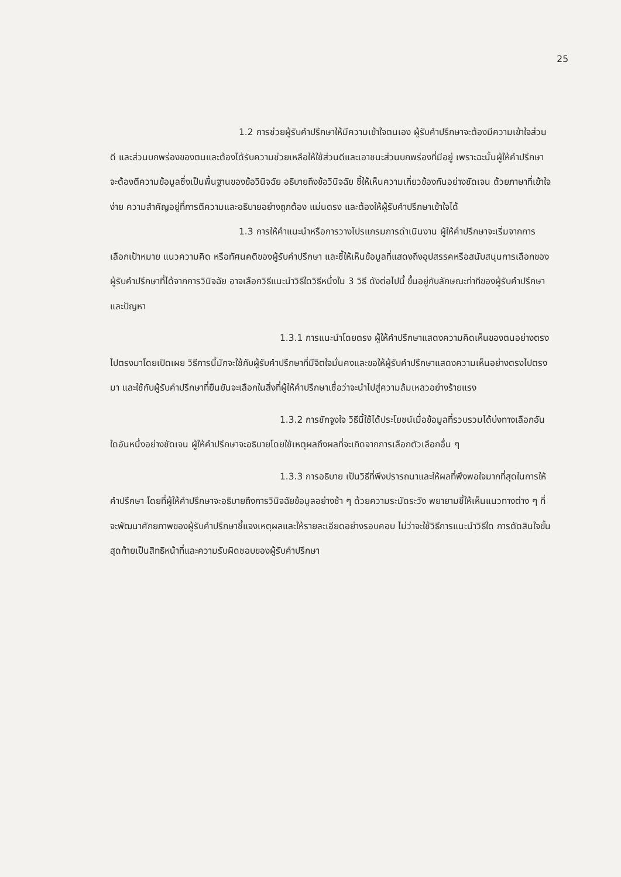25
1.2 การช่วยผู้รับคำปรึกษาให้มีความเข้าใจตนเอง ผู้รับคำปรึกษาจะต้องมีความเข้าใจส่วนดี และส่วนบกพร่องของตนและต้องได้รับความช่วยเหลือให้ใช้ส่วนดีและเอาชนะส่วนบกพร่องที่มีอยู่ เพราะฉะนั้นผู้ให้คำปรึกษาจะต้องตีความข้อมูลซึ่งเป็นพื้นฐานของข้อวินิจฉัย อธิบายถึงข้อวินิจฉัย ชี้ให้เห็นความเกี่ยวข้องกันอย่างชัดเจน ด้วยภาษาที่เข้าใจง่าย ความสำคัญอยู่ที่การตีความและอธิบายอย่างถูกต้อง แม่นตรง และต้องให้ผู้รับคำปรึกษาเข้าใจได้
1.3 การให้คำแนะนำหรือการวางโปรแกรมการดำเนินงาน ผู้ให้คำปรึกษาจะเริ่มจากการเลือกเป้าหมาย แนวความคิด หรือทัศนคติของผู้รับคำปรึกษา และชี้ให้เห็นข้อมูลที่แสดงถึงอุปสรรคหรือสนับสนุนการเลือกของผู้รับคำปรึกษาที่ได้จากการวินิจฉัย อาจเลือกวิธีแนะนำวิธีใดวิธีหนึ่งใน 3 วิธี ดังต่อไปนี้ ขึ้นอยู่กับลักษณะท่าทีของผู้รับคำปรึกษาและปัญหา
1.3.1 การแนะนำโดยตรง ผู้ให้คำปรึกษาแสดงความคิดเห็นของตนอย่างตรงไปตรงมาโดยเปิดเผย วิธีการนี้มักจะใช้กับผู้รับคำปรึกษาที่มีจิตใจมั่นคงและขอให้ผู้รับคำปรึกษาแสดงความเห็นอย่างตรงไปตรงมา และใช้กับผู้รับคำปรึกษาที่ยืนยันจะเลือกในสิ่งที่ผู้ให้คำปรึกษาเชื่อว่าจะนำไปสู่ความล้มเหลวอย่างร้ายแรง
1.3.2 การชักจูงใจ วิธีนี้ใช้ได้ประโยชน์เมื่อข้อมูลที่รวบรวมได้บ่งทางเลือกอันใดอันหนึ่งอย่างชัดเจน ผู้ให้คำปรึกษาจะอธิบายโดยใช้เหตุผลถึงผลที่จะเกิดจากการเลือกตัวเลือกอื่น ๆ
1.3.3 การอธิบาย เป็นวิธีที่พึงปรารถนาและให้ผลที่พึงพอใจมากที่สุดในการให้คำปรึกษา โดยที่ผู้ให้คำปรึกษาจะอธิบายถึงการวินิจฉัยข้อมูลอย่างช้า ๆ ด้วยความระมัดระวัง พยายามชี้ให้เห็นแนวทางต่าง ๆ ที่จะพัฒนาศักยภาพของผู้รับคำปรึกษาชี้แจงเหตุผลและให้รายละเอียดอย่างรอบคอบ ไม่ว่าจะใช้วิธีการแนะนำวิธีใด การตัดสินใจขั้นสุดท้ายเป็นสิทธิหน้าที่และความรับผิดชอบของผู้รับคำปรึกษา